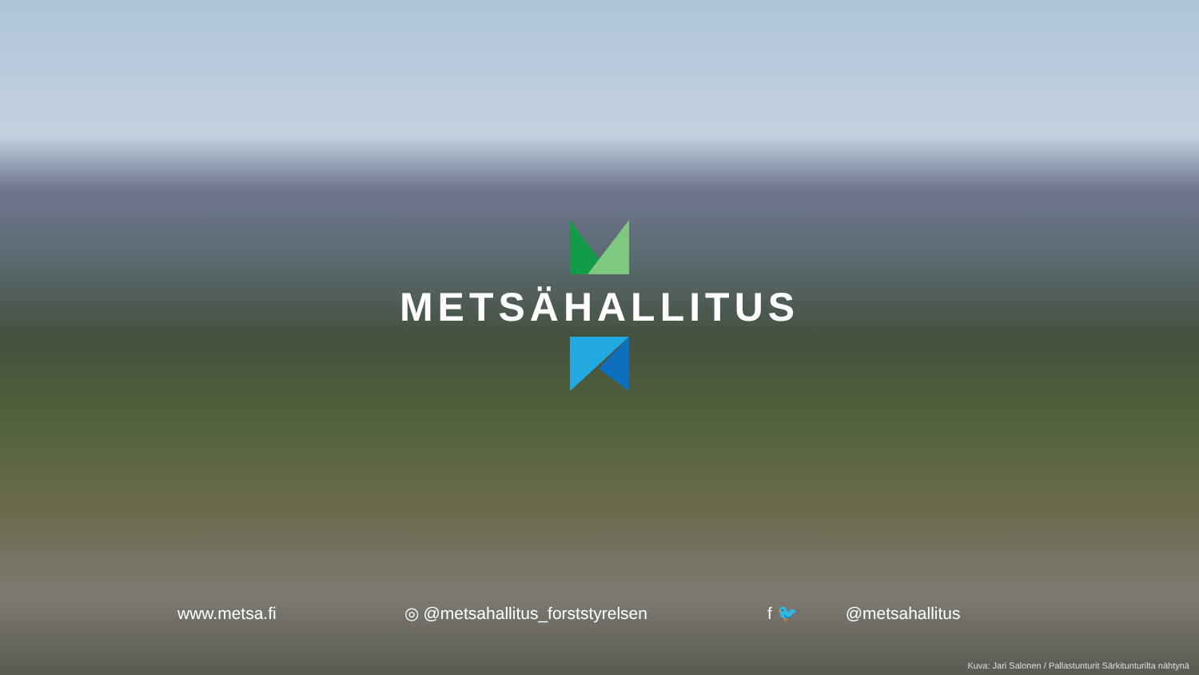METSÄHALLITUS
www.metsa.fi ◎ @metsahallitus_forststyrelsen f 🐦 @metsahallitus
Kuva: Jari Salonen / Pallastunturit Särkitunturilta nähtynä